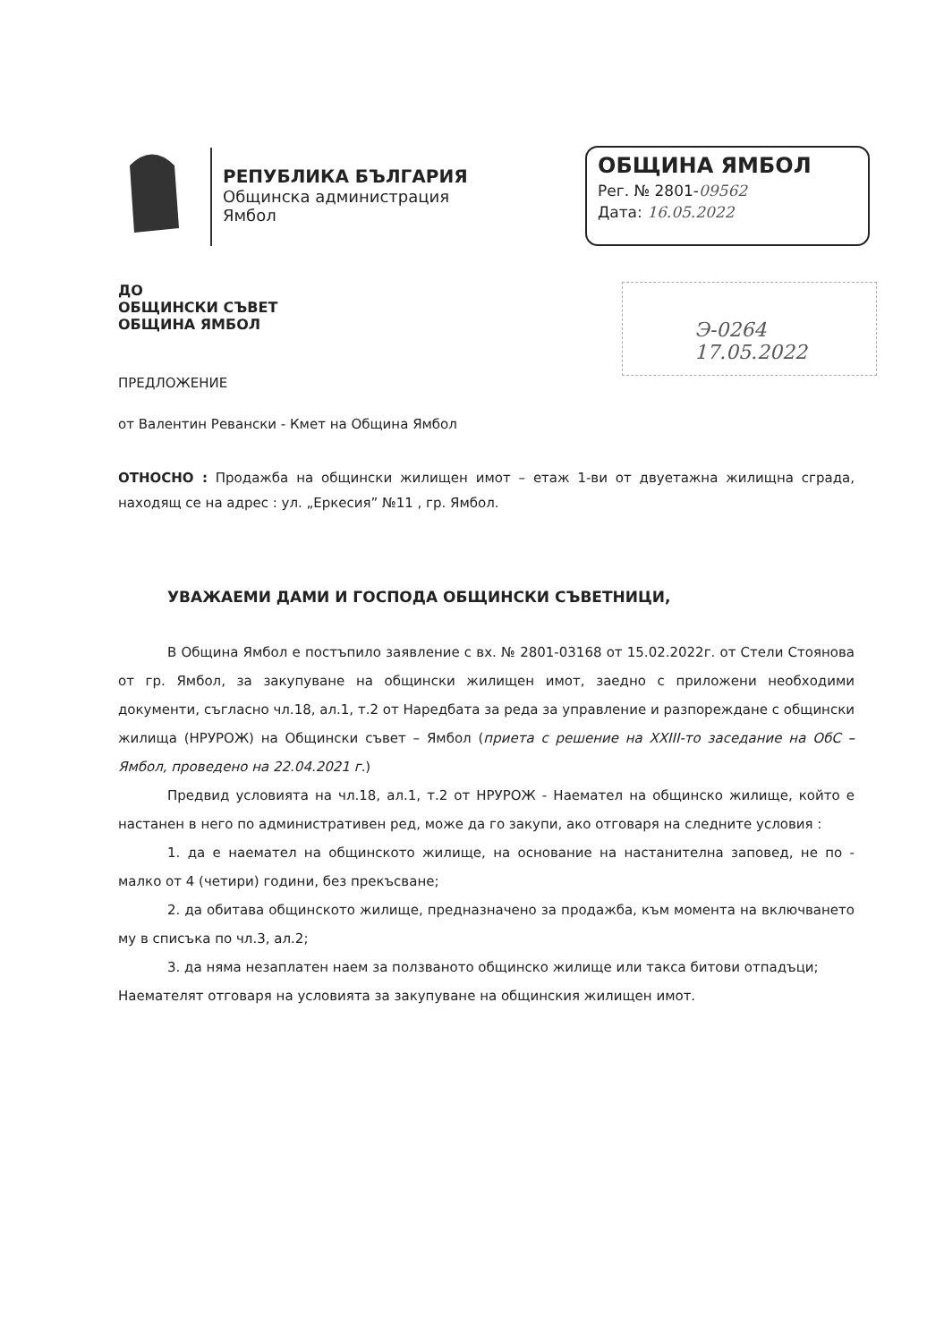РЕПУБЛИКА БЪЛГАРИЯ
Общинска администрация
Ямбол
ОБЩИНА ЯМБОЛ
Рег. № 2801-09562
Дата: 16.05.2022
ДО
ОБЩИНСКИ СЪВЕТ
ОБЩИНА ЯМБОЛ
ПРЕДЛОЖЕНИЕ
от Валентин Ревански - Кмет на Община Ямбол
Э-0264
17.05.2022
ОТНОСНО : Продажба на общински жилищен имот – етаж 1-ви от двуетажна жилищна сграда, находящ се на адрес : ул. „Еркесия” №11 , гр. Ямбол.
УВАЖАЕМИ ДАМИ И ГОСПОДА ОБЩИНСКИ СЪВЕТНИЦИ,
В Община Ямбол е постъпило заявление с вх. № 2801-03168 от 15.02.2022г. от Стели Стоянова от гр. Ямбол, за закупуване на общински жилищен имот, заедно с приложени необходими документи, съгласно чл.18, ал.1, т.2 от Наредбата за реда за управление и разпореждане с общински жилища (НРУРОЖ) на Общински съвет – Ямбол (приета с решение на XXIII-то заседание на ОбС – Ямбол, проведено на 22.04.2021 г.)
Предвид условията на чл.18, ал.1, т.2 от НРУРОЖ - Наемател на общинско жилище, който е настанен в него по административен ред, може да го закупи, ако отговаря на следните условия :
1. да е наемател на общинското жилище, на основание на настанителна заповед, не по - малко от 4 (четири) години, без прекъсване;
2. да обитава общинското жилище, предназначено за продажба, към момента на включването му в списъка по чл.3, ал.2;
3. да няма незаплатен наем за ползваното общинско жилище или такса битови отпадъци;
Наемателят отговаря на условията за закупуване на общинския жилищен имот.